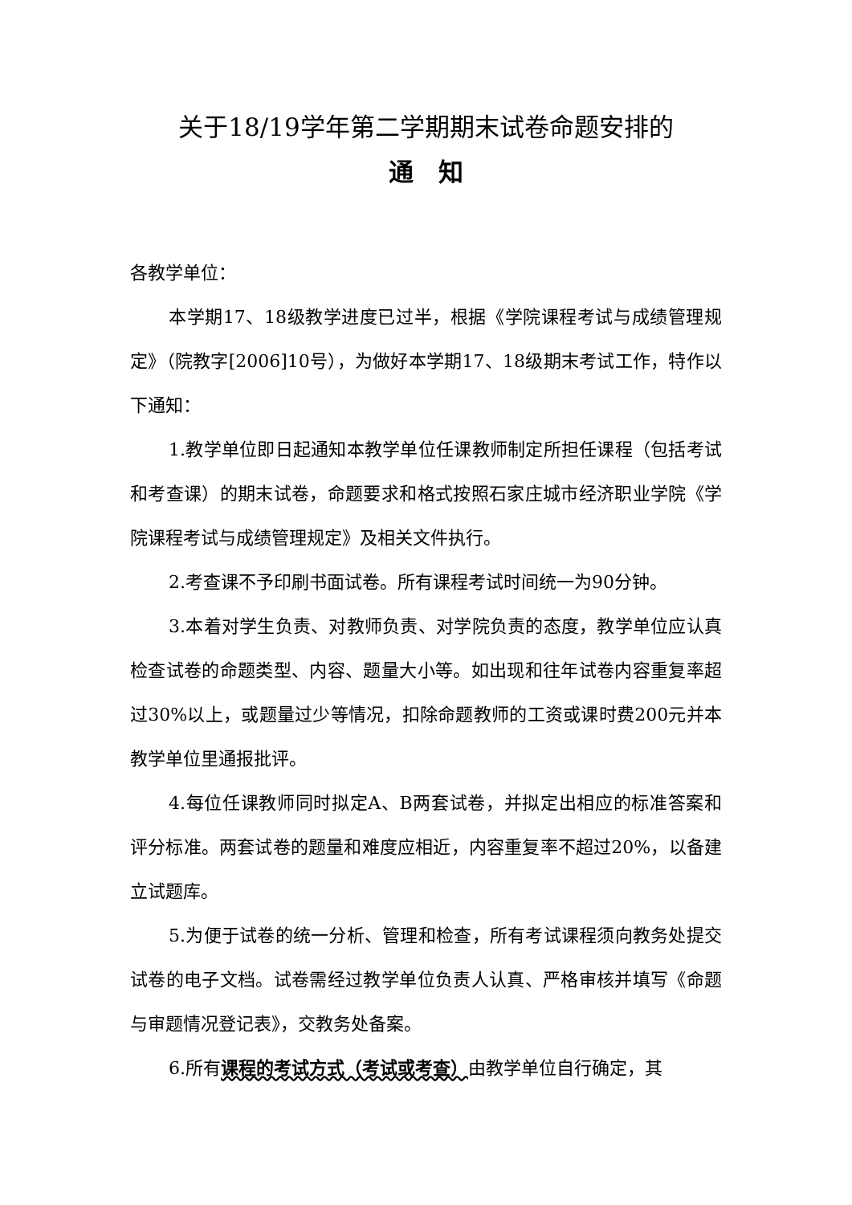关于18/19学年第二学期期末试卷命题安排的
通　知
各教学单位：
本学期17、18级教学进度已过半，根据《学院课程考试与成绩管理规定》（院教字[2006]10号），为做好本学期17、18级期末考试工作，特作以下通知：
1.教学单位即日起通知本教学单位任课教师制定所担任课程（包括考试和考查课）的期末试卷，命题要求和格式按照石家庄城市经济职业学院《学院课程考试与成绩管理规定》及相关文件执行。
2.考查课不予印刷书面试卷。所有课程考试时间统一为90分钟。
3.本着对学生负责、对教师负责、对学院负责的态度，教学单位应认真检查试卷的命题类型、内容、题量大小等。如出现和往年试卷内容重复率超过30%以上，或题量过少等情况，扣除命题教师的工资或课时费200元并本教学单位里通报批评。
4.每位任课教师同时拟定A、B两套试卷，并拟定出相应的标准答案和评分标准。两套试卷的题量和难度应相近，内容重复率不超过20%，以备建立试题库。
5.为便于试卷的统一分析、管理和检查，所有考试课程须向教务处提交试卷的电子文档。试卷需经过教学单位负责人认真、严格审核并填写《命题与审题情况登记表》，交教务处备案。
6.所有课程的考试方式（考试或考查）由教学单位自行确定，其